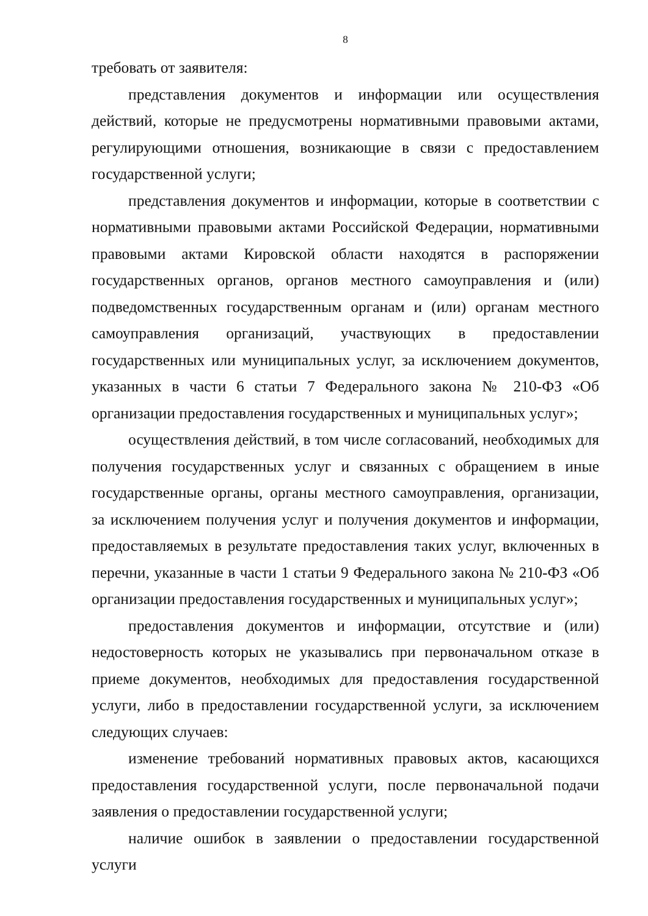8
требовать от заявителя:
представления документов и информации или осуществления действий, которые не предусмотрены нормативными правовыми актами, регулирующими отношения, возникающие в связи с предоставлением государственной услуги;
представления документов и информации, которые в соответствии с нормативными правовыми актами Российской Федерации, нормативными правовыми актами Кировской области находятся в распоряжении государственных органов, органов местного самоуправления и (или) подведомственных государственным органам и (или) органам местного самоуправления организаций, участвующих в предоставлении государственных или муниципальных услуг, за исключением документов, указанных в части 6 статьи 7 Федерального закона № 210-ФЗ «Об организации предоставления государственных и муниципальных услуг»;
осуществления действий, в том числе согласований, необходимых для получения государственных услуг и связанных с обращением в иные государственные органы, органы местного самоуправления, организации, за исключением получения услуг и получения документов и информации, предоставляемых в результате предоставления таких услуг, включенных в перечни, указанные в части 1 статьи 9 Федерального закона № 210-ФЗ «Об организации предоставления государственных и муниципальных услуг»;
предоставления документов и информации, отсутствие и (или) недостоверность которых не указывались при первоначальном отказе в приеме документов, необходимых для предоставления государственной услуги, либо в предоставлении государственной услуги, за исключением следующих случаев:
изменение требований нормативных правовых актов, касающихся предоставления государственной услуги, после первоначальной подачи заявления о предоставлении государственной услуги;
наличие ошибок в заявлении о предоставлении государственной услуги